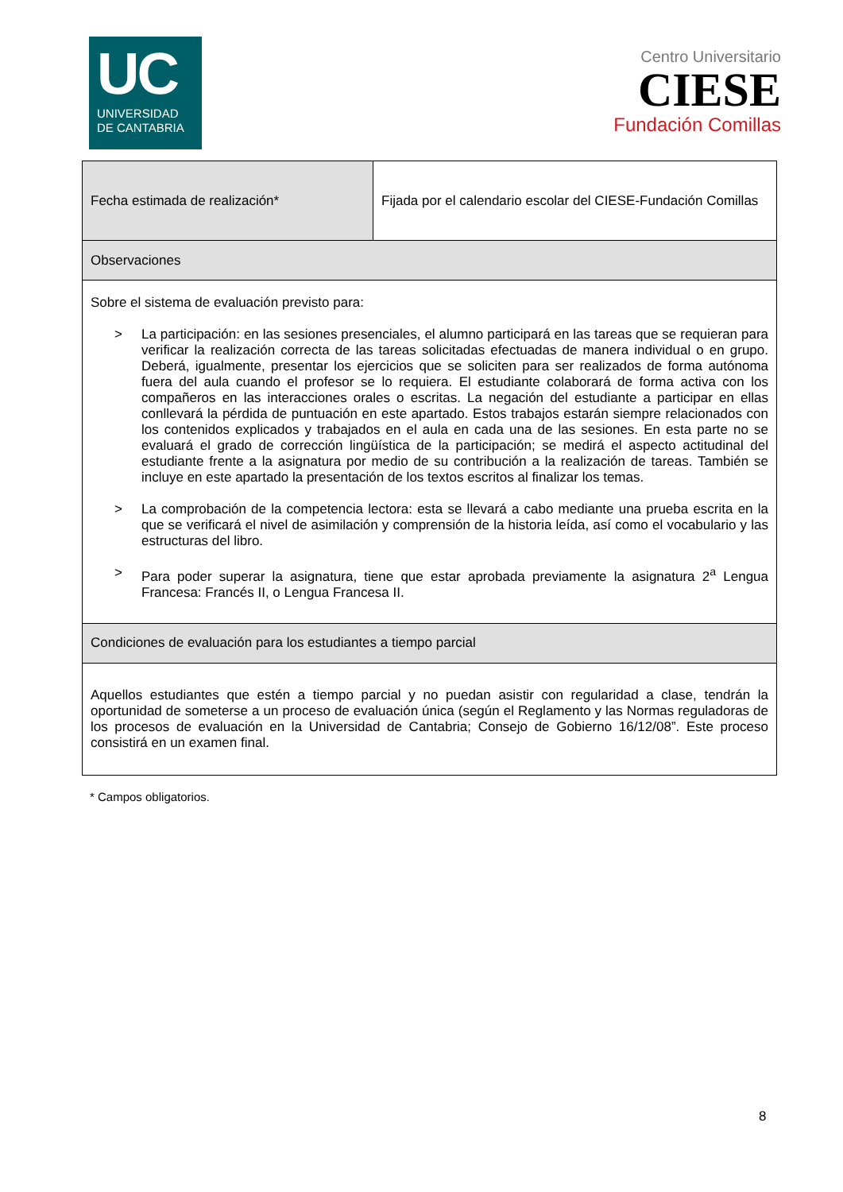UC
UNIVERSIDAD
DE CANTABRIA
Centro Universitario
CIESE
Fundación Comillas
| Fecha estimada de realización* | Fijada por el calendario escolar del CIESE-Fundación Comillas |
| Observaciones | |
| Sobre el sistema de evaluación previsto para: > La participación: en las sesiones presenciales, el alumno participará en las tareas que se requieran para verificar la realización correcta de las tareas solicitadas efectuadas de manera individual o en grupo. Deberá, igualmente, presentar los ejercicios que se soliciten para ser realizados de forma autónoma fuera del aula cuando el profesor se lo requiera. El estudiante colaborará de forma activa con los compañeros en las interacciones orales o escritas. La negación del estudiante a participar en ellas conllevará la pérdida de puntuación en este apartado. Estos trabajos estarán siempre relacionados con los contenidos explicados y trabajados en el aula en cada una de las sesiones. En esta parte no se evaluará el grado de corrección lingüística de la participación; se medirá el aspecto actitudinal del estudiante frente a la asignatura por medio de su contribución a la realización de tareas. También se incluye en este apartado la presentación de los textos escritos al finalizar los temas. > La comprobación de la competencia lectora: esta se llevará a cabo mediante una prueba escrita en la que se verificará el nivel de asimilación y comprensión de la historia leída, así como el vocabulario y las estructuras del libro. > Para poder superar la asignatura, tiene que estar aprobada previamente la asignatura 2<sup>a</sup> Lengua Francesa: Francés II, o Lengua Francesa II. | |
| Condiciones de evaluación para los estudiantes a tiempo parcial | |
| Aquellos estudiantes que estén a tiempo parcial y no puedan asistir con regularidad a clase, tendrán la oportunidad de someterse a un proceso de evaluación única (según el Reglamento y las Normas reguladoras de los procesos de evaluación en la Universidad de Cantabria; Consejo de Gobierno 16/12/08”. Este proceso consistirá en un examen final. | |
* Campos obligatorios.
8